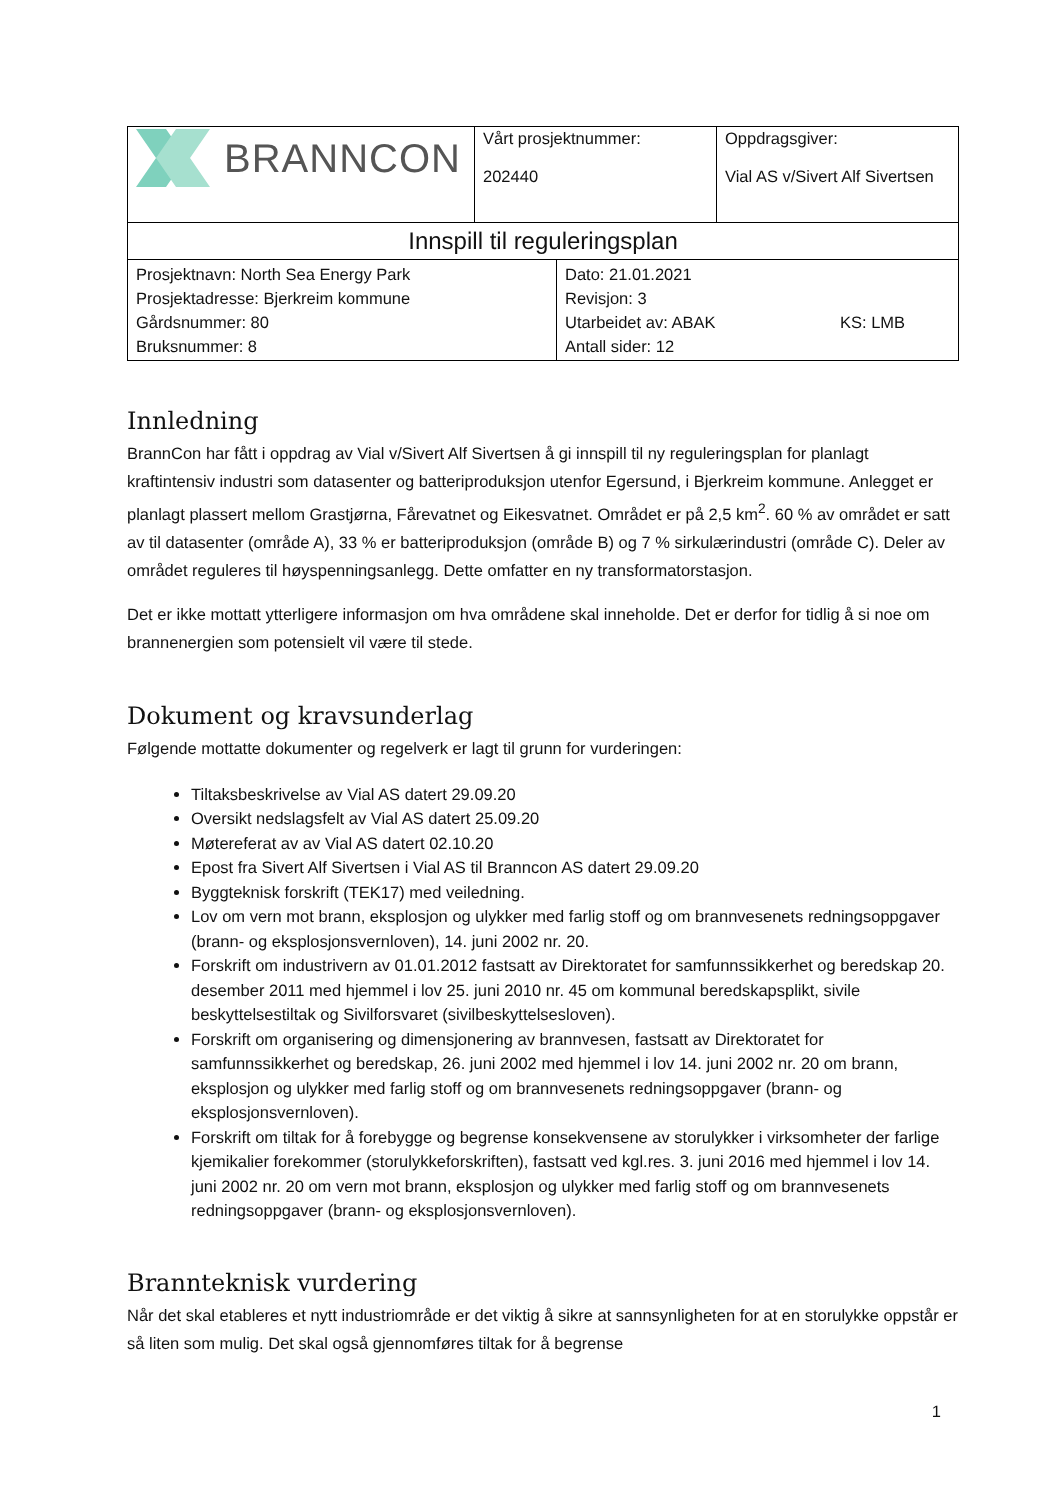| BRANNCON | Vårt prosjektnummer: 202440 | Oppdragsgiver: Vial AS v/Sivert Alf Sivertsen |
| Innspill til reguleringsplan | | |
| Prosjektnavn: North Sea Energy Park Prosjektadresse: Bjerkreim kommune Gårdsnummer: 80 Bruksnummer: 8 | Dato: 21.01.2021 Revisjon: 3 Utarbeidet av: ABAK KS: LMB Antall sider: 12 |
Innledning
BrannCon har fått i oppdrag av Vial v/Sivert Alf Sivertsen å gi innspill til ny reguleringsplan for planlagt kraftintensiv industri som datasenter og batteriproduksjon utenfor Egersund, i Bjerkreim kommune. Anlegget er planlagt plassert mellom Grastjørna, Fårevatnet og Eikesvatnet. Området er på 2,5 km<sup>2</sup>. 60 % av området er satt av til datasenter (område A), 33 % er batteriproduksjon (område B) og 7 % sirkulærindustri (område C). Deler av området reguleres til høyspenningsanlegg. Dette omfatter en ny transformatorstasjon.
Det er ikke mottatt ytterligere informasjon om hva områdene skal inneholde. Det er derfor for tidlig å si noe om brannenergien som potensielt vil være til stede.
Dokument og kravsunderlag
Følgende mottatte dokumenter og regelverk er lagt til grunn for vurderingen:
Tiltaksbeskrivelse av Vial AS datert 29.09.20
Oversikt nedslagsfelt av Vial AS datert 25.09.20
Møtereferat av av Vial AS datert 02.10.20
Epost fra Sivert Alf Sivertsen i Vial AS til Branncon AS datert 29.09.20
Byggteknisk forskrift (TEK17) med veiledning.
Lov om vern mot brann, eksplosjon og ulykker med farlig stoff og om brannvesenets redningsoppgaver (brann- og eksplosjonsvernloven), 14. juni 2002 nr. 20.
Forskrift om industrivern av 01.01.2012 fastsatt av Direktoratet for samfunnssikkerhet og beredskap 20. desember 2011 med hjemmel i lov 25. juni 2010 nr. 45 om kommunal beredskapsplikt, sivile beskyttelsestiltak og Sivilforsvaret (sivilbeskyttelsesloven).
Forskrift om organisering og dimensjonering av brannvesen, fastsatt av Direktoratet for samfunnssikkerhet og beredskap, 26. juni 2002 med hjemmel i lov 14. juni 2002 nr. 20 om brann, eksplosjon og ulykker med farlig stoff og om brannvesenets redningsoppgaver (brann- og eksplosjonsvernloven).
Forskrift om tiltak for å forebygge og begrense konsekvensene av storulykker i virksomheter der farlige kjemikalier forekommer (storulykkeforskriften), fastsatt ved kgl.res. 3. juni 2016 med hjemmel i lov 14. juni 2002 nr. 20 om vern mot brann, eksplosjon og ulykker med farlig stoff og om brannvesenets redningsoppgaver (brann- og eksplosjonsvernloven).
Brannteknisk vurdering
Når det skal etableres et nytt industriområde er det viktig å sikre at sannsynligheten for at en storulykke oppstår er så liten som mulig. Det skal også gjennomføres tiltak for å begrense
1